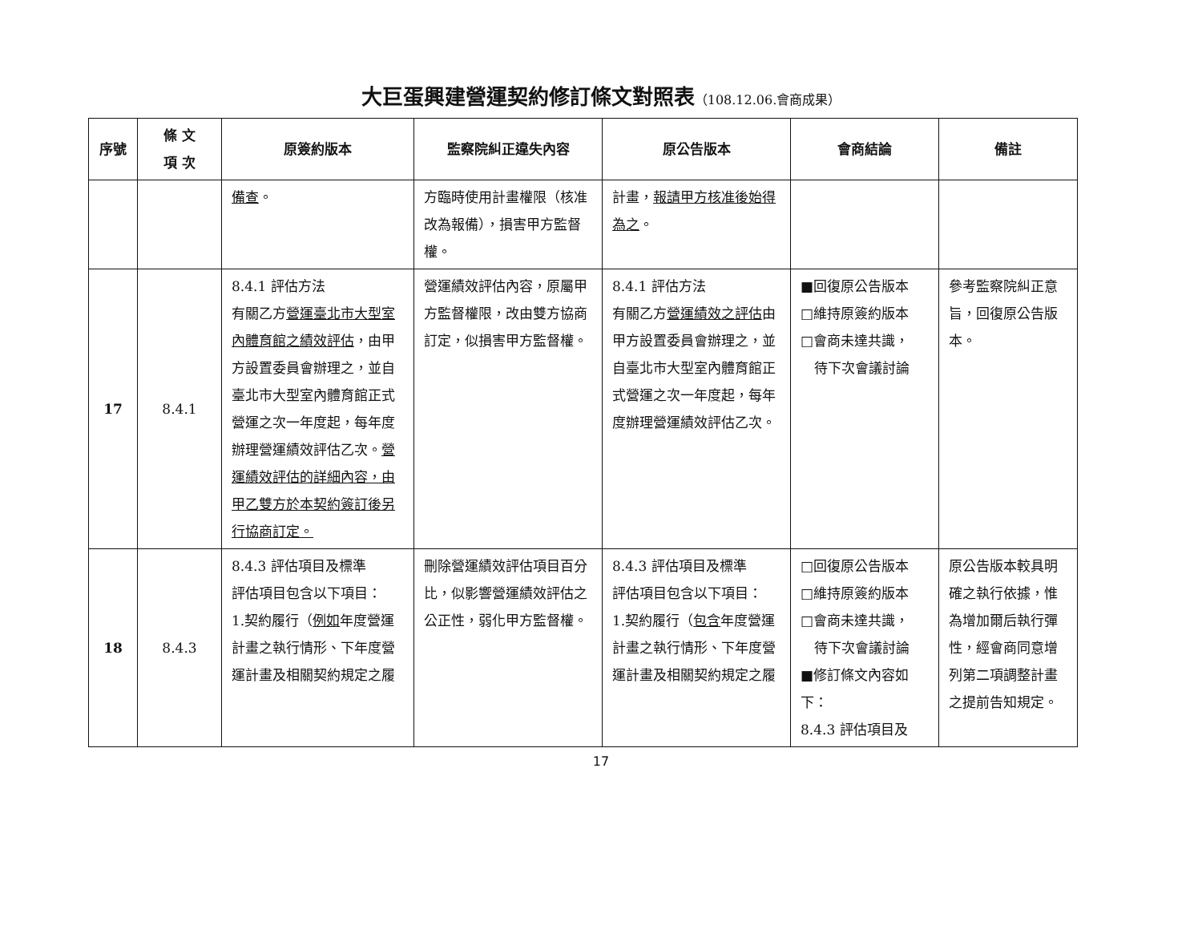大巨蛋興建營運契約修訂條文對照表（108.12.06.會商成果）
| 序號 | 條 文 項 次 | 原簽約版本 | 監察院糾正違失內容 | 原公告版本 | 會商結論 | 備註 |
| --- | --- | --- | --- | --- | --- | --- |
| | | 備查 。 | 方臨時使用計畫權限（核准改為報備），損害甲方監督權。 | 計畫， 報請甲方核准後始得為之 。 | | |
| 17 | 8.4.1 | 8.4.1 評估方法 有關乙方 營運臺北市大型室內體育館之績效評估 ，由甲方設置委員會辦理之，並自臺北市大型室內體育館正式營運之次一年度起，每年度辦理營運績效評估乙次。 營運績效評估的詳細內容，由甲乙雙方於本契約簽訂後另行協商訂定。 | 營運績效評估內容，原屬甲方監督權限，改由雙方協商訂定，似損害甲方監督權。 | 8.4.1 評估方法 有關乙方 營運績效之評估 由甲方設置委員會辦理之，並自臺北市大型室內體育館正式營運之次一年度起，每年度辦理營運績效評估乙次。 | ■回復原公告版本 □維持原簽約版本 □會商未達共識， 待下次會議討論 | 參考監察院糾正意旨，回復原公告版本。 |
| 18 | 8.4.3 | 8.4.3 評估項目及標準 評估項目包含以下項目： 1.契約履行（ 例如 年度營運計畫之執行情形、下年度營運計畫及相關契約規定之履 | 刪除營運績效評估項目百分比，似影響營運績效評估之公正性，弱化甲方監督權。 | 8.4.3 評估項目及標準 評估項目包含以下項目： 1.契約履行（ 包含 年度營運計畫之執行情形、下年度營運計畫及相關契約規定之履 | □回復原公告版本 □維持原簽約版本 □會商未達共識， 待下次會議討論 ■修訂條文內容如下： 8.4.3 評估項目及 | 原公告版本較具明確之執行依據，惟為增加爾后執行彈性，經會商同意增列第二項調整計畫之提前告知規定。 |
17